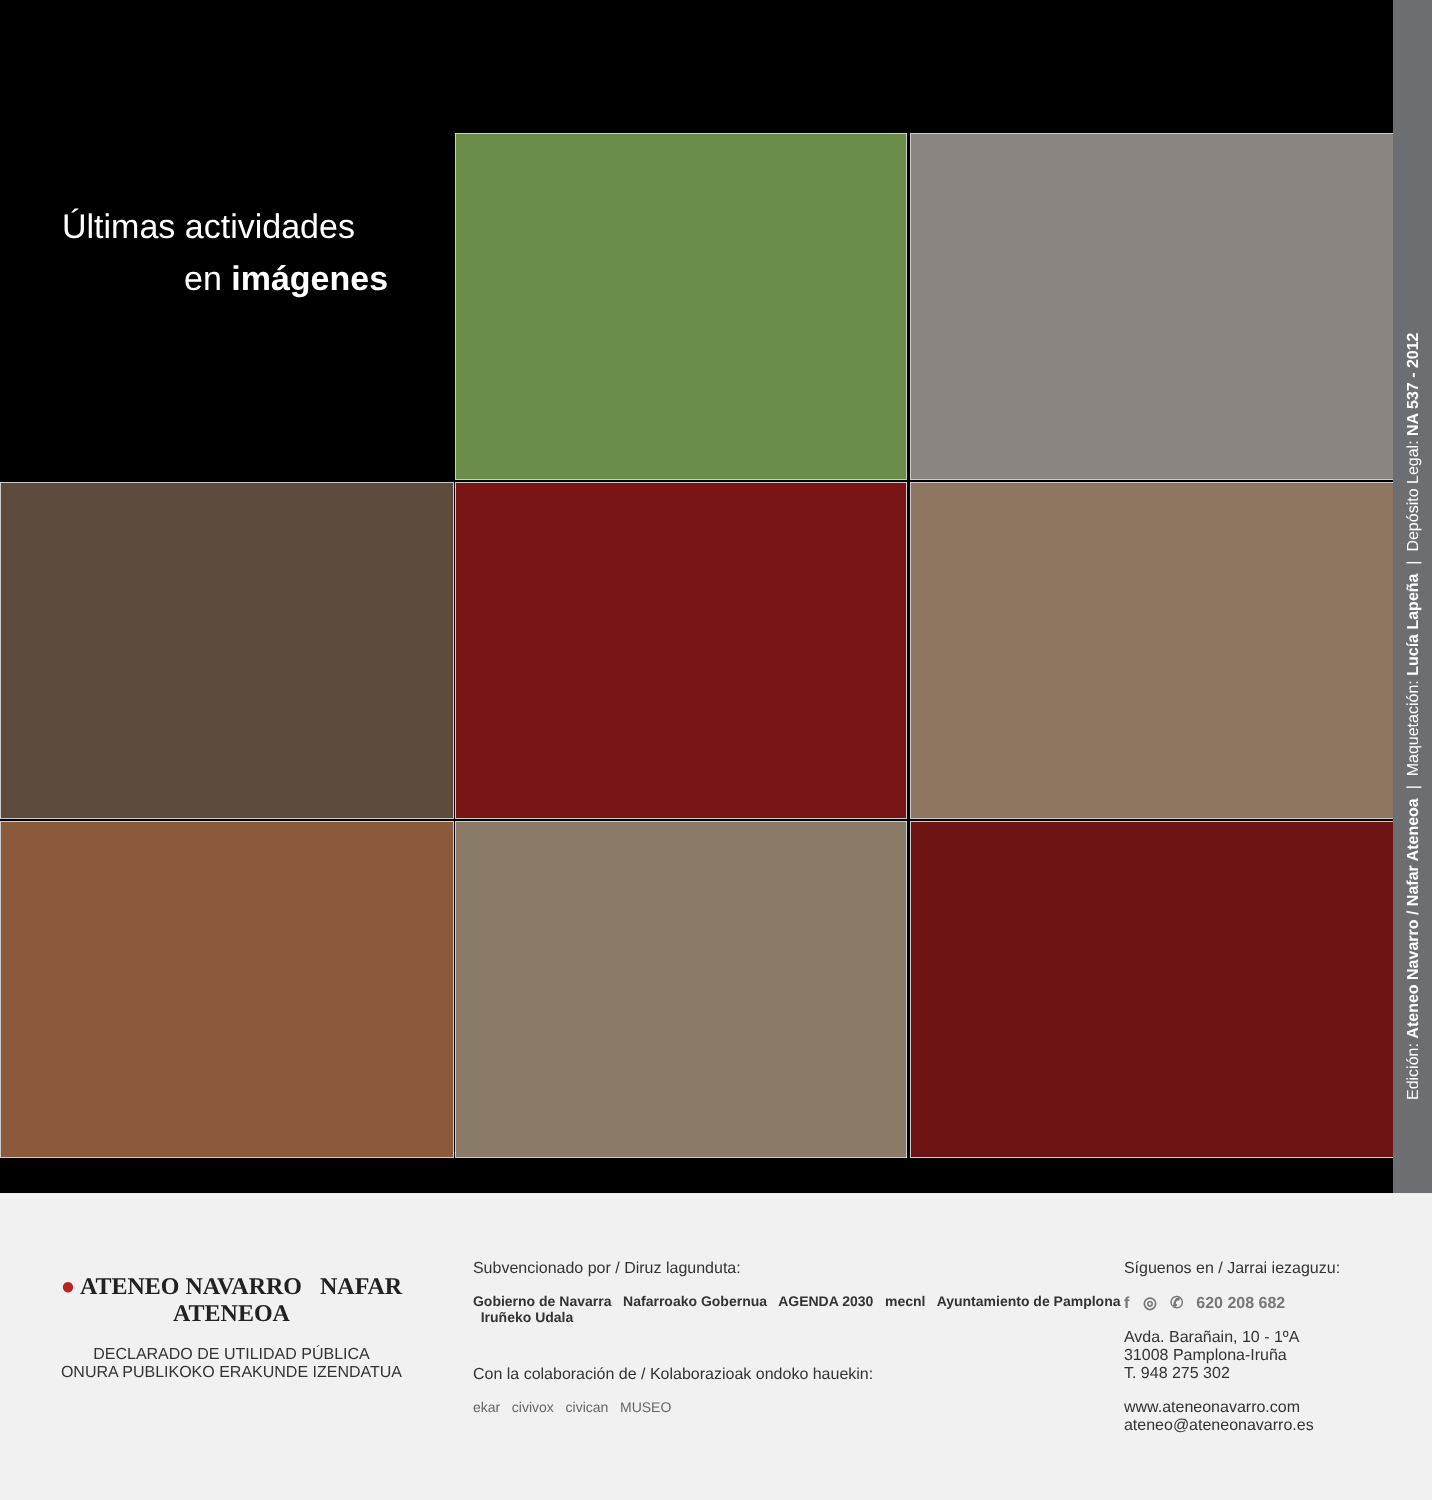Últimas actividades
en imágenes
Edición: Ateneo Navarro / Nafar Ateneoa | Maquetación: Lucía Lapeña | Depósito Legal: NA 537 - 2012
● ATENEO NAVARRO NAFAR ATENEOA
DECLARADO DE UTILIDAD PÚBLICA
ONURA PUBLIKOKO ERAKUNDE IZENDATUA
Subvencionado por / Diruz lagunduta:
Gobierno de Navarra Nafarroako Gobernua AGENDA 2030 mecnl Ayuntamiento de Pamplona Iruñeko Udala
Con la colaboración de / Kolaborazioak ondoko hauekin:
ekar civivox civican MUSEO
Síguenos en / Jarrai iezaguzu:
f ◎ ✆ 620 208 682
Avda. Barañain, 10 - 1ºA
31008 Pamplona-Iruña
T. 948 275 302
www.ateneonavarro.com
ateneo@ateneonavarro.es